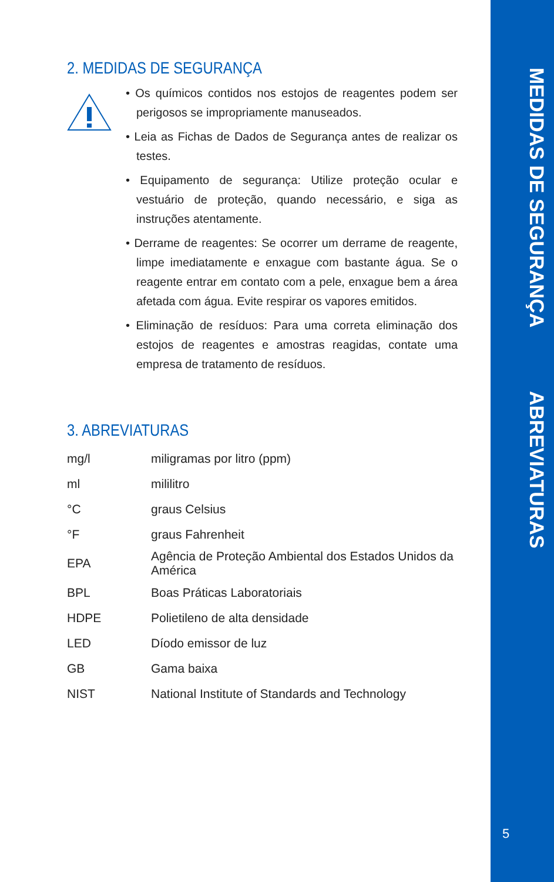MEDIDAS DE SEGURANÇA
ABREVIATURAS
2. MEDIDAS DE SEGURANÇA
• Os químicos contidos nos estojos de reagentes podem ser perigosos se impropriamente manuseados.
• Leia as Fichas de Dados de Segurança antes de realizar os testes.
• Equipamento de segurança: Utilize proteção ocular e vestuário de proteção, quando necessário, e siga as instruções atentamente.
• Derrame de reagentes: Se ocorrer um derrame de reagente, limpe imediatamente e enxague com bastante água. Se o reagente entrar em contato com a pele, enxague bem a área afetada com água. Evite respirar os vapores emitidos.
• Eliminação de resíduos: Para uma correta eliminação dos estojos de reagentes e amostras reagidas, contate uma empresa de tratamento de resíduos.
3. ABREVIATURAS
| mg/l | miligramas por litro (ppm) |
| ml | mililitro |
| °C | graus Celsius |
| °F | graus Fahrenheit |
| EPA | Agência de Proteção Ambiental dos Estados Unidos da América |
| BPL | Boas Práticas Laboratoriais |
| HDPE | Polietileno de alta densidade |
| LED | Díodo emissor de luz |
| GB | Gama baixa |
| NIST | National Institute of Standards and Technology |
5